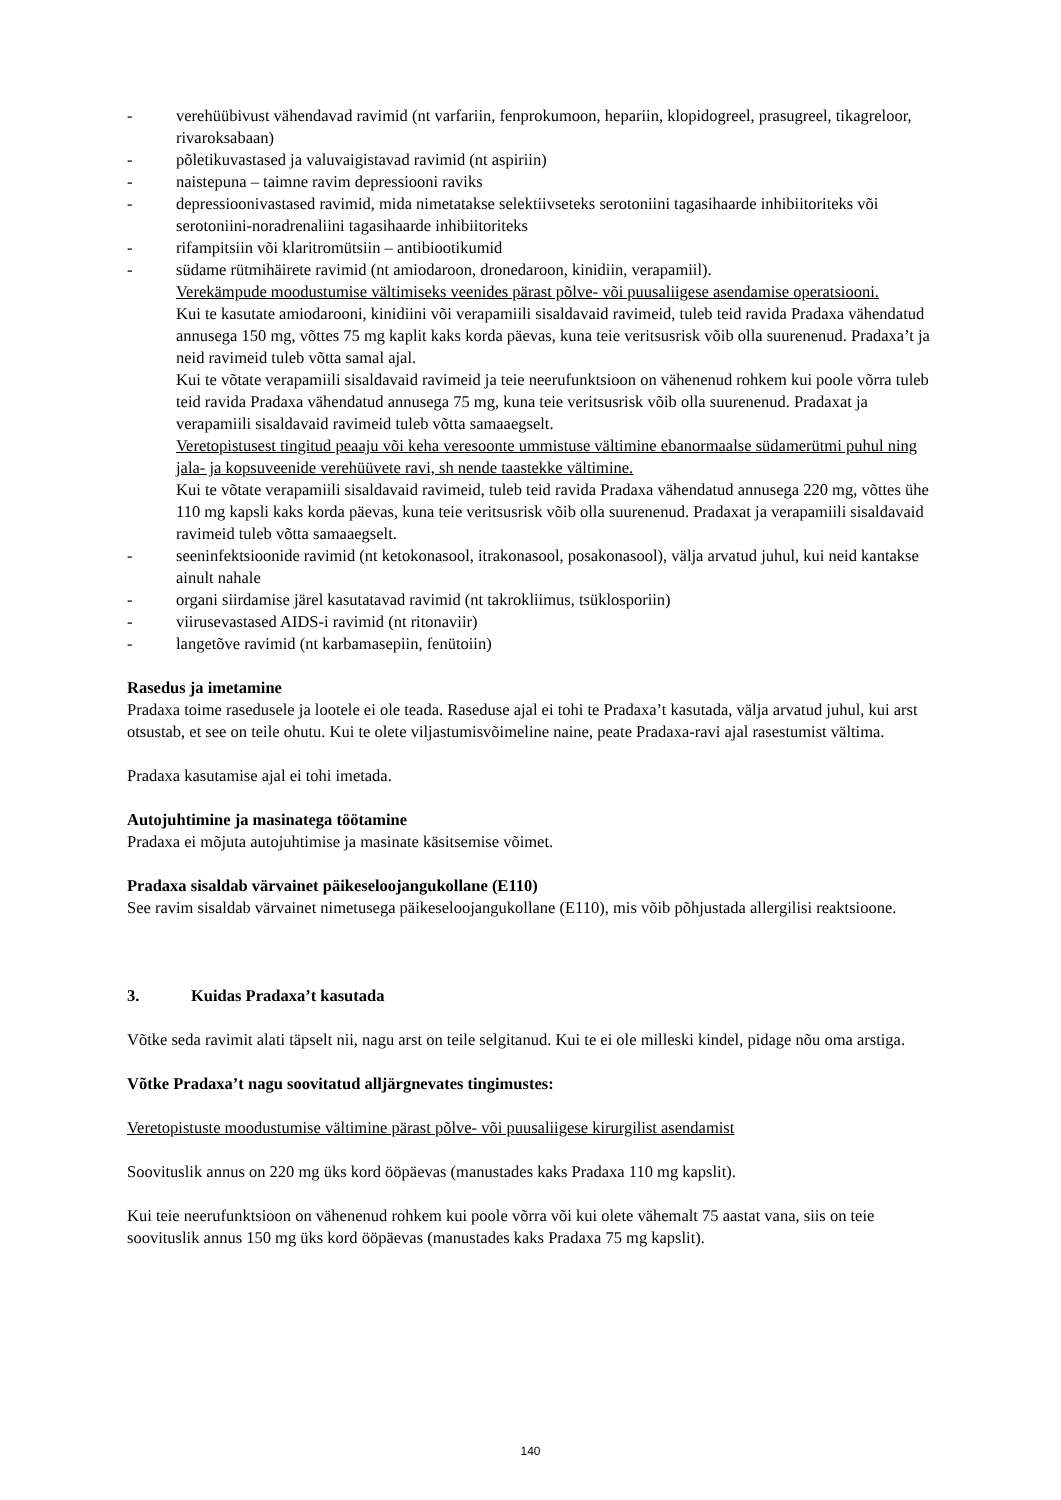- verehüübivust vähendavad ravimid (nt varfariin, fenprokumoon, hepariin, klopidogreel, prasugreel, tikagreloor, rivaroksabaan)
- põletikuvastased ja valuvaigistavad ravimid (nt aspiriin)
- naistepuna – taimne ravim depressiooni raviks
- depressioonivastased ravimid, mida nimetatakse selektiivseteks serotoniini tagasihaarde inhibiitoriteks või serotoniini-noradrenaliini tagasihaarde inhibiitoriteks
- rifampitsiin või klaritromütsiin – antibiootikumid
- südame rütmihäirete ravimid (nt amiodaroon, dronedaroon, kinidiin, verapamiil).
Verekämpude moodustumise vältimiseks veenides pärast põlve- või puusaliigese asendamise operatsiooni.
Kui te kasutate amiodarooni, kinidiini või verapamiili sisaldavaid ravimeid, tuleb teid ravida Pradaxa vähendatud annusega 150 mg, võttes 75 mg kaplit kaks korda päevas, kuna teie veritsusrisk võib olla suurenenud. Pradaxa’t ja neid ravimeid tuleb võtta samal ajal.
Kui te võtate verapamiili sisaldavaid ravimeid ja teie neerufunktsioon on vähenenud rohkem kui poole võrra tuleb teid ravida Pradaxa vähendatud annusega 75 mg, kuna teie veritsusrisk võib olla suurenenud. Pradaxat ja verapamiili sisaldavaid ravimeid tuleb võtta samaaegselt.
Veretopistusest tingitud peaaju või keha veresoonte ummistuse vältimine ebanormaalse südamerütmi puhul ning jala- ja kopsuveenide verehüüvete ravi, sh nende taastekke vältimine.
Kui te võtate verapamiili sisaldavaid ravimeid, tuleb teid ravida Pradaxa vähendatud annusega 220 mg, võttes ühe 110 mg kapsli kaks korda päevas, kuna teie veritsusrisk võib olla suurenenud. Pradaxat ja verapamiili sisaldavaid ravimeid tuleb võtta samaaegselt.
- seeninfektsioonide ravimid (nt ketokonasool, itrakonasool, posakonasool), välja arvatud juhul, kui neid kantakse ainult nahale
- organi siirdamise järel kasutatavad ravimid (nt takrokliimus, tsüklosporiin)
- viirusevastased AIDS-i ravimid (nt ritonaviir)
- langetõve ravimid (nt karbamasepiin, fenütoiin)
Rasedus ja imetamine
Pradaxa toime rasedusele ja lootele ei ole teada. Raseduse ajal ei tohi te Pradaxa’t kasutada, välja arvatud juhul, kui arst otsustab, et see on teile ohutu. Kui te olete viljastumisvõimeline naine, peate Pradaxa-ravi ajal rasestumist vältima.
Pradaxa kasutamise ajal ei tohi imetada.
Autojuhtimine ja masinatega töötamine
Pradaxa ei mõjuta autojuhtimise ja masinate käsitsemise võimet.
Pradaxa sisaldab värvainet päikeseloojangukollane (E110)
See ravim sisaldab värvainet nimetusega päikeseloojangukollane (E110), mis võib põhjustada allergilisi reaktsioone.
3. Kuidas Pradaxa’t kasutada
Võtke seda ravimit alati täpselt nii, nagu arst on teile selgitanud. Kui te ei ole milleski kindel, pidage nõu oma arstiga.
Võtke Pradaxa’t nagu soovitatud alljärgnevates tingimustes:
Veretopistuste moodustumise vältimine pärast põlve- või puusaliigese kirurgilist asendamist
Soovituslik annus on 220 mg üks kord ööpäevas (manustades kaks Pradaxa 110 mg kapslit).
Kui teie neerufunktsioon on vähenenud rohkem kui poole võrra või kui olete vähemalt 75 aastat vana, siis on teie soovituslik annus 150 mg üks kord ööpäevas (manustades kaks Pradaxa 75 mg kapslit).
140